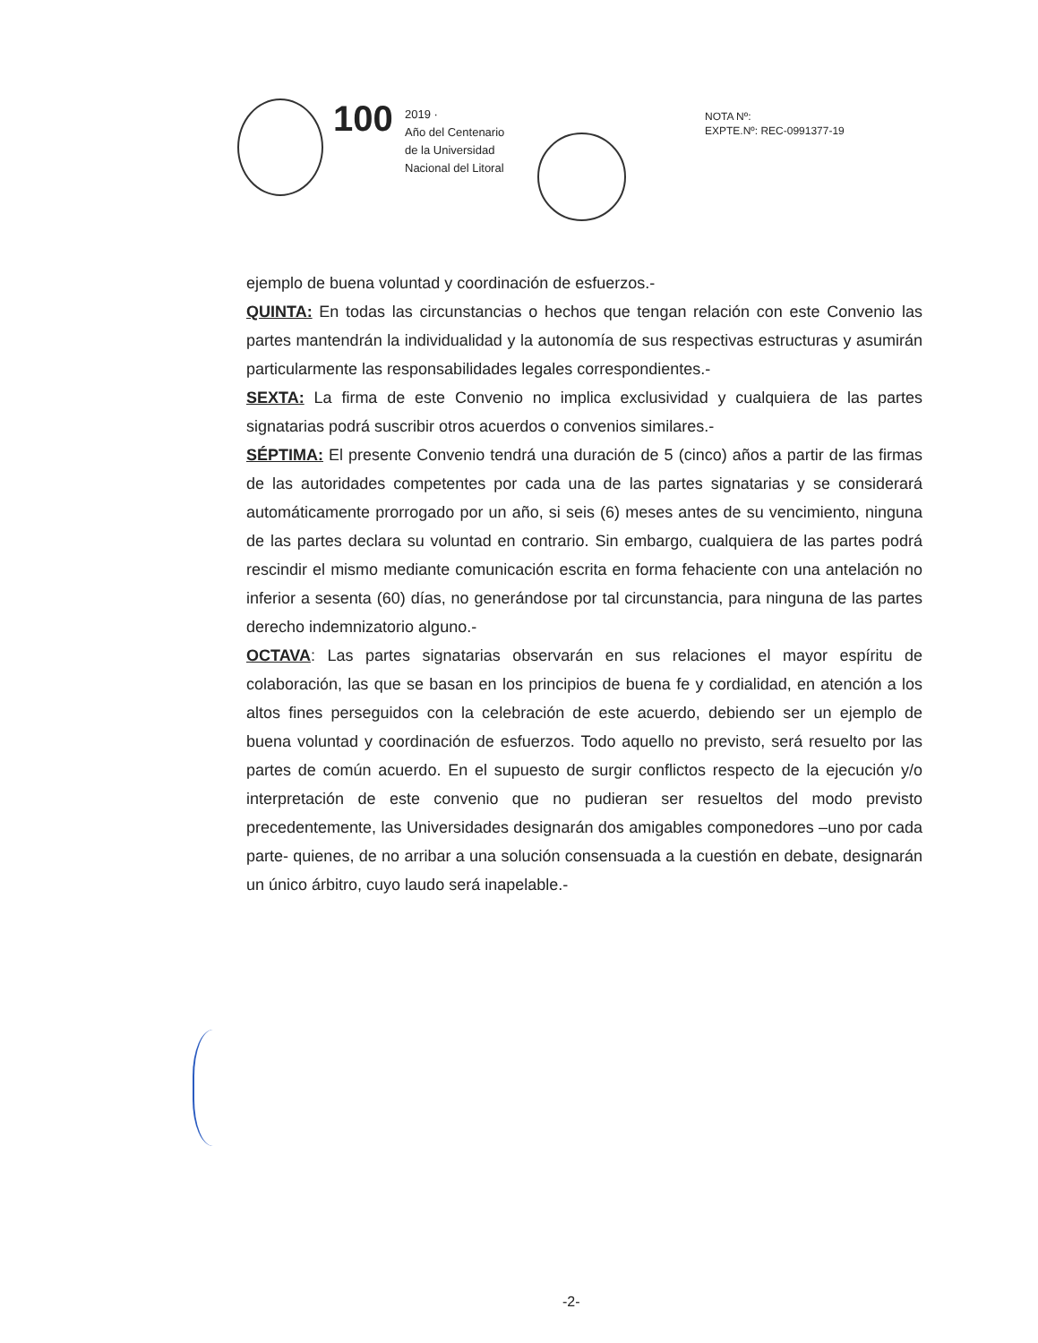100
2019 ·
Año del Centenario
de la Universidad
Nacional del Litoral
NOTA Nº:
EXPTE.Nº: REC-0991377-19
ejemplo de buena voluntad y coordinación de esfuerzos.-
QUINTA: En todas las circunstancias o hechos que tengan relación con este Convenio las partes mantendrán la individualidad y la autonomía de sus respectivas estructuras y asumirán particularmente las responsabilidades legales correspondientes.-
SEXTA: La firma de este Convenio no implica exclusividad y cualquiera de las partes signatarias podrá suscribir otros acuerdos o convenios similares.-
SÉPTIMA: El presente Convenio tendrá una duración de 5 (cinco) años a partir de las firmas de las autoridades competentes por cada una de las partes signatarias y se considerará automáticamente prorrogado por un año, si seis (6) meses antes de su vencimiento, ninguna de las partes declara su voluntad en contrario. Sin embargo, cualquiera de las partes podrá rescindir el mismo mediante comunicación escrita en forma fehaciente con una antelación no inferior a sesenta (60) días, no generándose por tal circunstancia, para ninguna de las partes derecho indemnizatorio alguno.-
OCTAVA: Las partes signatarias observarán en sus relaciones el mayor espíritu de colaboración, las que se basan en los principios de buena fe y cordialidad, en atención a los altos fines perseguidos con la celebración de este acuerdo, debiendo ser un ejemplo de buena voluntad y coordinación de esfuerzos. Todo aquello no previsto, será resuelto por las partes de común acuerdo. En el supuesto de surgir conflictos respecto de la ejecución y/o interpretación de este convenio que no pudieran ser resueltos del modo previsto precedentemente, las Universidades designarán dos amigables componedores –uno por cada parte- quienes, de no arribar a una solución consensuada a la cuestión en debate, designarán un único árbitro, cuyo laudo será inapelable.-
-2-